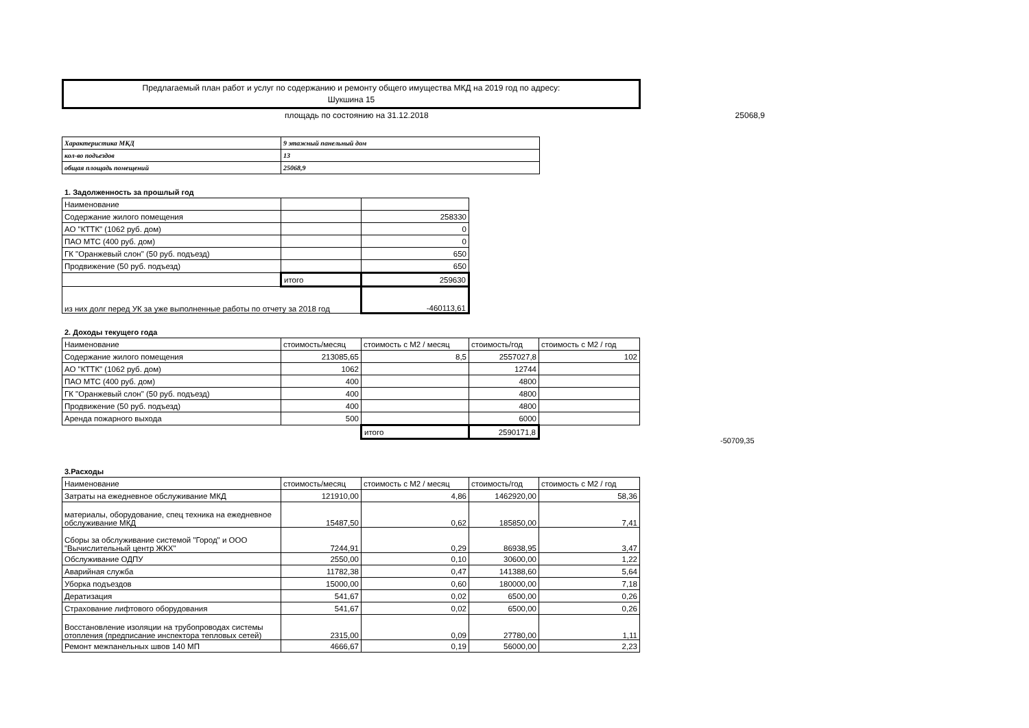Предлагаемый план работ и услуг по содержанию и ремонту общего имущества МКД на 2019 год по адресу:
Шукшина 15
площадь по состоянию на 31.12.2018 25068,9
| Характеристика МКД | 9 этажный панельный дом |
| кол-во подъездов | 13 |
| общая площадь помещений | 25068,9 |
1. Задолженность за прошлый год
| Наименование | | |
| Содержание жилого помещения | | 258330 |
| АО "КТТК" (1062 руб. дом) | | 0 |
| ПАО МТС (400 руб. дом) | | 0 |
| ГК "Оранжевый слон" (50 руб. подъезд) | | 650 |
| Продвижение (50 руб. подъезд) | | 650 |
| | итого | 259630 |
| из них долг перед УК за уже выполненные работы по отчету за 2018 год | | -460113,61 |
2. Доходы текущего года
| Наименование | стоимость/месяц | стоимость с М2 / месяц | стоимость/год | стоимость с М2 / год |
| Содержание жилого помещения | 213085,65 | 8,5 | 2557027,8 | 102 |
| АО "КТТК" (1062 руб. дом) | 1062 | | 12744 | |
| ПАО МТС (400 руб. дом) | 400 | | 4800 | |
| ГК "Оранжевый слон" (50 руб. подъезд) | 400 | | 4800 | |
| Продвижение (50 руб. подъезд) | 400 | | 4800 | |
| Аренда пожарного выхода | 500 | | 6000 | |
| | | итого | 2590171,8 | |
-50709,35
3.Расходы
| Наименование | стоимость/месяц | стоимость с М2 / месяц | стоимость/год | стоимость с М2 / год |
| Затраты на ежедневное обслуживание МКД | 121910,00 | 4,86 | 1462920,00 | 58,36 |
| материалы, оборудование, спец техника на ежедневное обслуживание МКД | 15487,50 | 0,62 | 185850,00 | 7,41 |
| Сборы за обслуживание системой "Город" и ООО "Вычислительный центр ЖКХ" | 7244,91 | 0,29 | 86938,95 | 3,47 |
| Обслуживание ОДПУ | 2550,00 | 0,10 | 30600,00 | 1,22 |
| Аварийная служба | 11782,38 | 0,47 | 141388,60 | 5,64 |
| Уборка подъездов | 15000,00 | 0,60 | 180000,00 | 7,18 |
| Дератизация | 541,67 | 0,02 | 6500,00 | 0,26 |
| Страхование лифтового оборудования | 541,67 | 0,02 | 6500,00 | 0,26 |
| Восстановление изоляции на трубопроводах системы отопления (предписание инспектора тепловых сетей) | 2315,00 | 0,09 | 27780,00 | 1,11 |
| Ремонт межпанельных швов 140 МП | 4666,67 | 0,19 | 56000,00 | 2,23 |